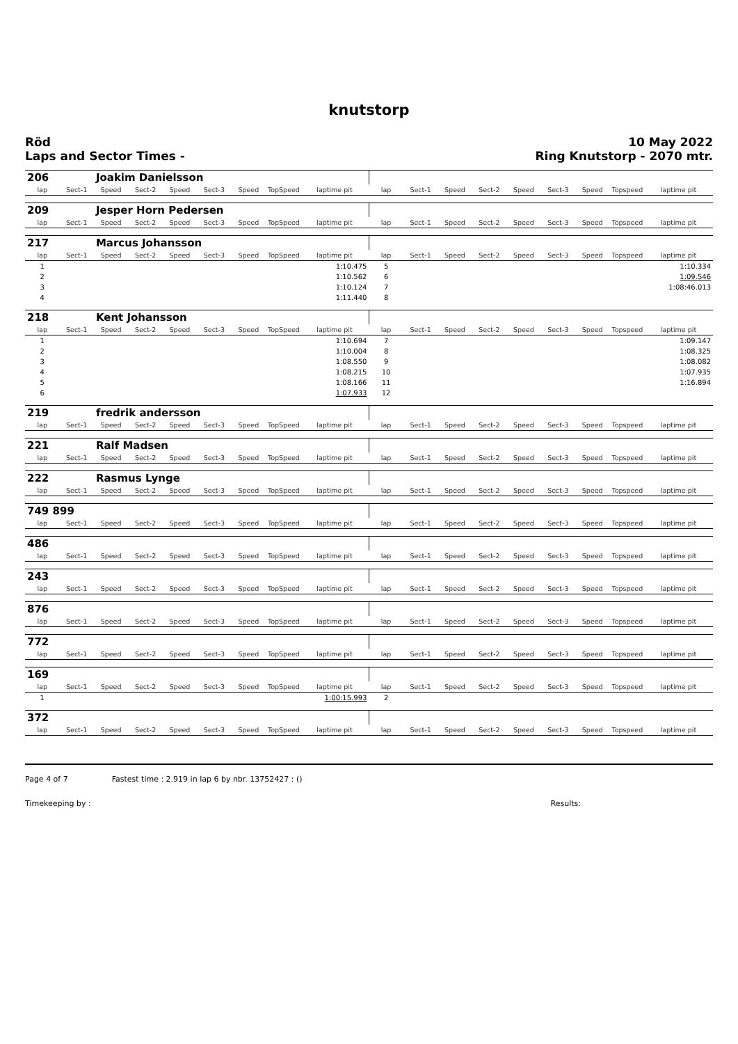knutstorp
Röd
Laps and Sector Times -
10 May 2022
Ring Knutstorp - 2070 mtr.
| 206 | | Joakim Danielsson | | | | | | | | | | | | | | | |
| lap | Sect-1 | Speed | Sect-2 | Speed | Sect-3 | Speed | TopSpeed | laptime pit | lap | Sect-1 | Speed | Sect-2 | Speed | Sect-3 | Speed | Topspeed | laptime pit |
| 209 | | Jesper Horn Pedersen | | | | | | | | | | | | | | | |
| lap | Sect-1 | Speed | Sect-2 | Speed | Sect-3 | Speed | TopSpeed | laptime pit | lap | Sect-1 | Speed | Sect-2 | Speed | Sect-3 | Speed | Topspeed | laptime pit |
| 217 | | Marcus Johansson | | | | | | | | | | | | | | | |
| lap | Sect-1 | Speed | Sect-2 | Speed | Sect-3 | Speed | TopSpeed | laptime pit | lap | Sect-1 | Speed | Sect-2 | Speed | Sect-3 | Speed | Topspeed | laptime pit |
| 1 | | | | | | | | 1:10.475 | 5 | | | | | | | | 1:10.334 |
| 2 | | | | | | | | 1:10.562 | 6 | | | | | | | | 1:09.546 |
| 3 | | | | | | | | 1:10.124 | 7 | | | | | | | | 1:08:46.013 |
| 4 | | | | | | | | 1:11.440 | 8 | | | | | | | | |
| 218 | | Kent Johansson | | | | | | | | | | | | | | | |
| lap | Sect-1 | Speed | Sect-2 | Speed | Sect-3 | Speed | TopSpeed | laptime pit | lap | Sect-1 | Speed | Sect-2 | Speed | Sect-3 | Speed | Topspeed | laptime pit |
| 1 | | | | | | | | 1:10.694 | 7 | | | | | | | | 1:09.147 |
| 2 | | | | | | | | 1:10.004 | 8 | | | | | | | | 1:08.325 |
| 3 | | | | | | | | 1:08.550 | 9 | | | | | | | | 1:08.082 |
| 4 | | | | | | | | 1:08.215 | 10 | | | | | | | | 1:07.935 |
| 5 | | | | | | | | 1:08.166 | 11 | | | | | | | | 1:16.894 |
| 6 | | | | | | | | 1:07.933 | 12 | | | | | | | | |
| 219 | | fredrik andersson | | | | | | | | | | | | | | | |
| lap | Sect-1 | Speed | Sect-2 | Speed | Sect-3 | Speed | TopSpeed | laptime pit | lap | Sect-1 | Speed | Sect-2 | Speed | Sect-3 | Speed | Topspeed | laptime pit |
| 221 | | Ralf Madsen | | | | | | | | | | | | | | | |
| lap | Sect-1 | Speed | Sect-2 | Speed | Sect-3 | Speed | TopSpeed | laptime pit | lap | Sect-1 | Speed | Sect-2 | Speed | Sect-3 | Speed | Topspeed | laptime pit |
| 222 | | Rasmus Lynge | | | | | | | | | | | | | | | |
| lap | Sect-1 | Speed | Sect-2 | Speed | Sect-3 | Speed | TopSpeed | laptime pit | lap | Sect-1 | Speed | Sect-2 | Speed | Sect-3 | Speed | Topspeed | laptime pit |
| 749 899 | | | | | | | | | | | | | | | | | |
| lap | Sect-1 | Speed | Sect-2 | Speed | Sect-3 | Speed | TopSpeed | laptime pit | lap | Sect-1 | Speed | Sect-2 | Speed | Sect-3 | Speed | Topspeed | laptime pit |
| 486 | | | | | | | | | | | | | | | | | |
| lap | Sect-1 | Speed | Sect-2 | Speed | Sect-3 | Speed | TopSpeed | laptime pit | lap | Sect-1 | Speed | Sect-2 | Speed | Sect-3 | Speed | Topspeed | laptime pit |
| 243 | | | | | | | | | | | | | | | | | |
| lap | Sect-1 | Speed | Sect-2 | Speed | Sect-3 | Speed | TopSpeed | laptime pit | lap | Sect-1 | Speed | Sect-2 | Speed | Sect-3 | Speed | Topspeed | laptime pit |
| 876 | | | | | | | | | | | | | | | | | |
| lap | Sect-1 | Speed | Sect-2 | Speed | Sect-3 | Speed | TopSpeed | laptime pit | lap | Sect-1 | Speed | Sect-2 | Speed | Sect-3 | Speed | Topspeed | laptime pit |
| 772 | | | | | | | | | | | | | | | | | |
| lap | Sect-1 | Speed | Sect-2 | Speed | Sect-3 | Speed | TopSpeed | laptime pit | lap | Sect-1 | Speed | Sect-2 | Speed | Sect-3 | Speed | Topspeed | laptime pit |
| 169 | | | | | | | | | | | | | | | | | |
| lap | Sect-1 | Speed | Sect-2 | Speed | Sect-3 | Speed | TopSpeed | laptime pit | lap | Sect-1 | Speed | Sect-2 | Speed | Sect-3 | Speed | Topspeed | laptime pit |
| 1 | | | | | | | | 1:00:15.993 | 2 | | | | | | | | |
| 372 | | | | | | | | | | | | | | | | | |
| lap | Sect-1 | Speed | Sect-2 | Speed | Sect-3 | Speed | TopSpeed | laptime pit | lap | Sect-1 | Speed | Sect-2 | Speed | Sect-3 | Speed | Topspeed | laptime pit |
Page 4 of 7 Fastest time : 2.919 in lap 6 by nbr. 13752427 : ()
Timekeeping by : Results: